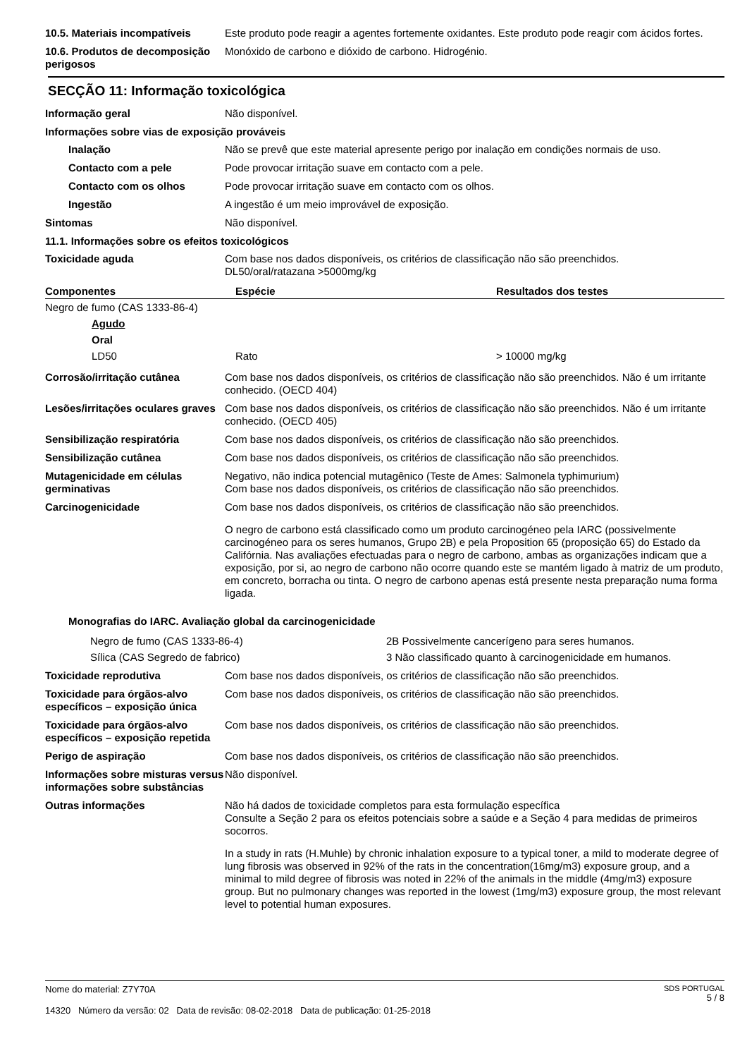10.5. Materiais incompatíveis
Este produto pode reagir a agentes fortemente oxidantes. Este produto pode reagir com ácidos fortes.
10.6. Produtos de decomposição perigosos
Monóxido de carbono e dióxido de carbono. Hidrogénio.
SECÇÃO 11: Informação toxicológica
Informação geral Não disponível.
Informações sobre vias de exposição prováveis
Inalação Não se prevê que este material apresente perigo por inalação em condições normais de uso.
Contacto com a pele Pode provocar irritação suave em contacto com a pele.
Contacto com os olhos Pode provocar irritação suave em contacto com os olhos.
Ingestão A ingestão é um meio improvável de exposição.
Sintomas Não disponível.
11.1. Informações sobre os efeitos toxicológicos
Toxicidade aguda Com base nos dados disponíveis, os critérios de classificação não são preenchidos.
DL50/oral/ratazana >5000mg/kg
| Componentes | Espécie | Resultados dos testes |
| --- | --- | --- |
| Negro de fumo (CAS 1333-86-4) | | |
| Agudo | | |
| Oral | | |
| LD50 | Rato | > 10000 mg/kg |
Corrosão/irritação cutânea Com base nos dados disponíveis, os critérios de classificação não são preenchidos. Não é um irritante conhecido. (OECD 404)
Lesões/irritações oculares graves
Com base nos dados disponíveis, os critérios de classificação não são preenchidos. Não é um irritante conhecido. (OECD 405)
Sensibilização respiratória Com base nos dados disponíveis, os critérios de classificação não são preenchidos.
Sensibilização cutânea Com base nos dados disponíveis, os critérios de classificação não são preenchidos.
Mutagenicidade em células germinativas
Negativo, não indica potencial mutagênico (Teste de Ames: Salmonela typhimurium)
Com base nos dados disponíveis, os critérios de classificação não são preenchidos.
Carcinogenicidade Com base nos dados disponíveis, os critérios de classificação não são preenchidos.
O negro de carbono está classificado como um produto carcinogéneo pela IARC (possivelmente carcinogéneo para os seres humanos, Grupo 2B) e pela Proposition 65 (proposição 65) do Estado da Califórnia. Nas avaliações efectuadas para o negro de carbono, ambas as organizações indicam que a exposição, por si, ao negro de carbono não ocorre quando este se mantém ligado à matriz de um produto, em concreto, borracha ou tinta. O negro de carbono apenas está presente nesta preparação numa forma ligada.
Monografias do IARC. Avaliação global da carcinogenicidade
| Negro de fumo (CAS 1333-86-4) | 2B Possivelmente cancerígeno para seres humanos. |
| Sílica (CAS Segredo de fabrico) | 3 Não classificado quanto à carcinogenicidade em humanos. |
Toxicidade reprodutiva Com base nos dados disponíveis, os critérios de classificação não são preenchidos.
Toxicidade para órgãos-alvo específicos – exposição única
Com base nos dados disponíveis, os critérios de classificação não são preenchidos.
Toxicidade para órgãos-alvo específicos – exposição repetida
Com base nos dados disponíveis, os critérios de classificação não são preenchidos.
Perigo de aspiração Com base nos dados disponíveis, os critérios de classificação não são preenchidos.
Informações sobre misturas versus informações sobre substâncias
Não disponível.
Outras informações Não há dados de toxicidade completos para esta formulação específica
Consulte a Seção 2 para os efeitos potenciais sobre a saúde e a Seção 4 para medidas de primeiros socorros.
In a study in rats (H.Muhle) by chronic inhalation exposure to a typical toner, a mild to moderate degree of lung fibrosis was observed in 92% of the rats in the concentration(16mg/m3) exposure group, and a minimal to mild degree of fibrosis was noted in 22% of the animals in the middle (4mg/m3) exposure group. But no pulmonary changes was reported in the lowest (1mg/m3) exposure group, the most relevant level to potential human exposures.
Nome do material: Z7Y70A
14320 Número da versão: 02 Data de revisão: 08-02-2018 Data de publicação: 01-25-2018
SDS PORTUGAL
5 / 8